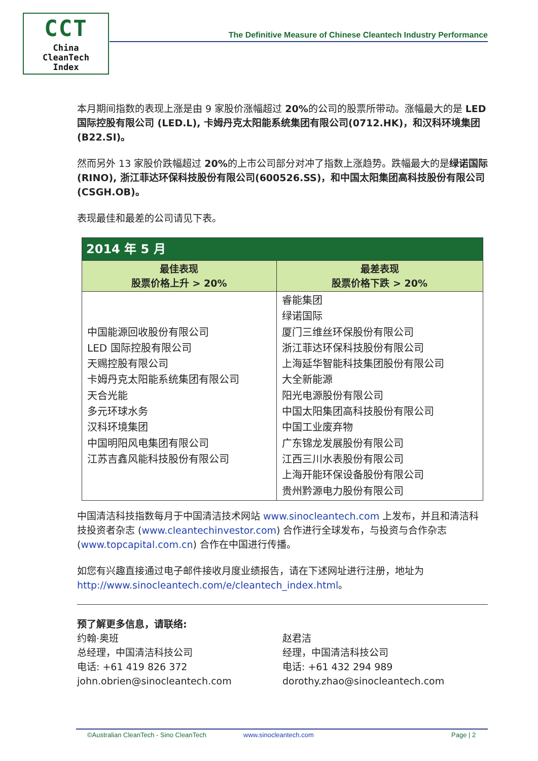CCT
China
CleanTech
Index
The Definitive Measure of Chinese Cleantech Industry Performance
本月期间指数的表现上涨是由 9 家股价涨幅超过 20% 的公司的股票所带动。涨幅最大的是 LED 国际控股有限公司 (LED.L), 卡姆丹克太阳能系统集团有限公司(0712.HK)，和汉科环境集团(B22.SI)。
然而另外 13 家股价跌幅超过 20% 的上市公司部分对冲了指数上涨趋势。跌幅最大的是绿诺国际(RINO), 浙江菲达环保科技股份有限公司(600526.SS)，和中国太阳集团高科技股份有限公司(CSGH.OB)。
表现最佳和最差的公司请见下表。
| 2014 年 5 月 | |
| --- | --- |
| 最佳表现 股票价格上升 > 20% | 最差表现 股票价格下跌 > 20% |
| 中国能源回收股份有限公司 LED 国际控股有限公司 天赐控股有限公司 卡姆丹克太阳能系统集团有限公司 天合光能 多元环球水务 汉科环境集团 中国明阳风电集团有限公司 江苏吉鑫风能科技股份有限公司 | 睿能集团 绿诺国际 厦门三维丝环保股份有限公司 浙江菲达环保科技股份有限公司 上海延华智能科技集团股份有限公司 大全新能源 阳光电源股份有限公司 中国太阳集团高科技股份有限公司 中国工业废弃物 广东锦龙发展股份有限公司 江西三川水表股份有限公司 上海开能环保设备股份有限公司 贵州黔源电力股份有限公司 |
中国清洁科技指数每月于中国清洁技术网站 www.sinocleantech.com 上发布，并且和清洁科技投资者杂志 (www.cleantechinvestor.com) 合作进行全球发布，与投资与合作杂志(www.topcapital.com.cn) 合作在中国进行传播。
如您有兴趣直接通过电子邮件接收月度业绩报告，请在下述网址进行注册，地址为http://www.sinocleantech.com/e/cleantech_index.html。
预了解更多信息，请联络:
约翰·奥班
总经理，中国清洁科技公司
电话: +61 419 826 372
john.obrien@sinocleantech.com
赵君洁
经理，中国清洁科技公司
电话: +61 432 294 989
dorothy.zhao@sinocleantech.com
©Australian CleanTech - Sino CleanTech www.sinocleantech.com Page | 2